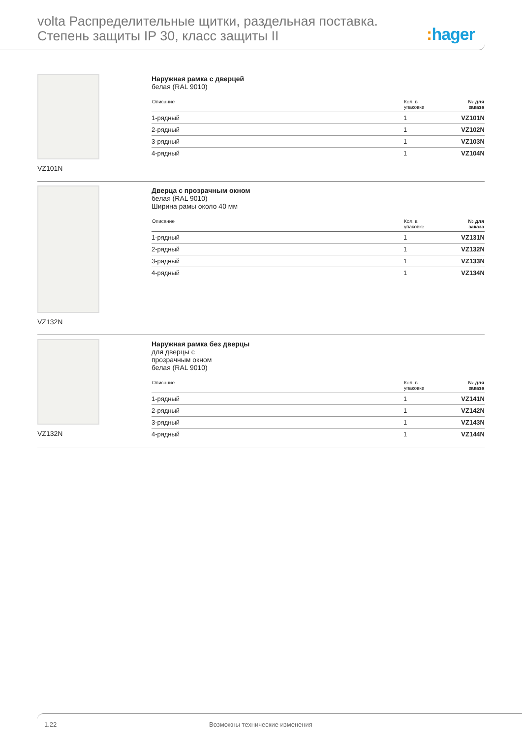volta Распределительные щитки, раздельная поставка.
Степень защиты IP 30, класс защиты II
: hager
VZ101N Наружная рамка с дверцей
белая (RAL 9010)
| Описание | Кол. в упаковке | № для заказа |
| --- | --- | --- |
| 1-рядный | 1 | VZ101N |
| 2-рядный | 1 | VZ102N |
| 3-рядный | 1 | VZ103N |
| 4-рядный | 1 | VZ104N |
VZ132N Дверца с прозрачным окном
белая (RAL 9010)
Ширина рамы около 40 мм
| Описание | Кол. в упаковке | № для заказа |
| --- | --- | --- |
| 1-рядный | 1 | VZ131N |
| 2-рядный | 1 | VZ132N |
| 3-рядный | 1 | VZ133N |
| 4-рядный | 1 | VZ134N |
VZ132N Наружная рамка без дверцы
для дверцы с
прозрачным окном
белая (RAL 9010)
| Описание | Кол. в упаковке | № для заказа |
| --- | --- | --- |
| 1-рядный | 1 | VZ141N |
| 2-рядный | 1 | VZ142N |
| 3-рядный | 1 | VZ143N |
| 4-рядный | 1 | VZ144N |
1.22 Возможны технические изменения